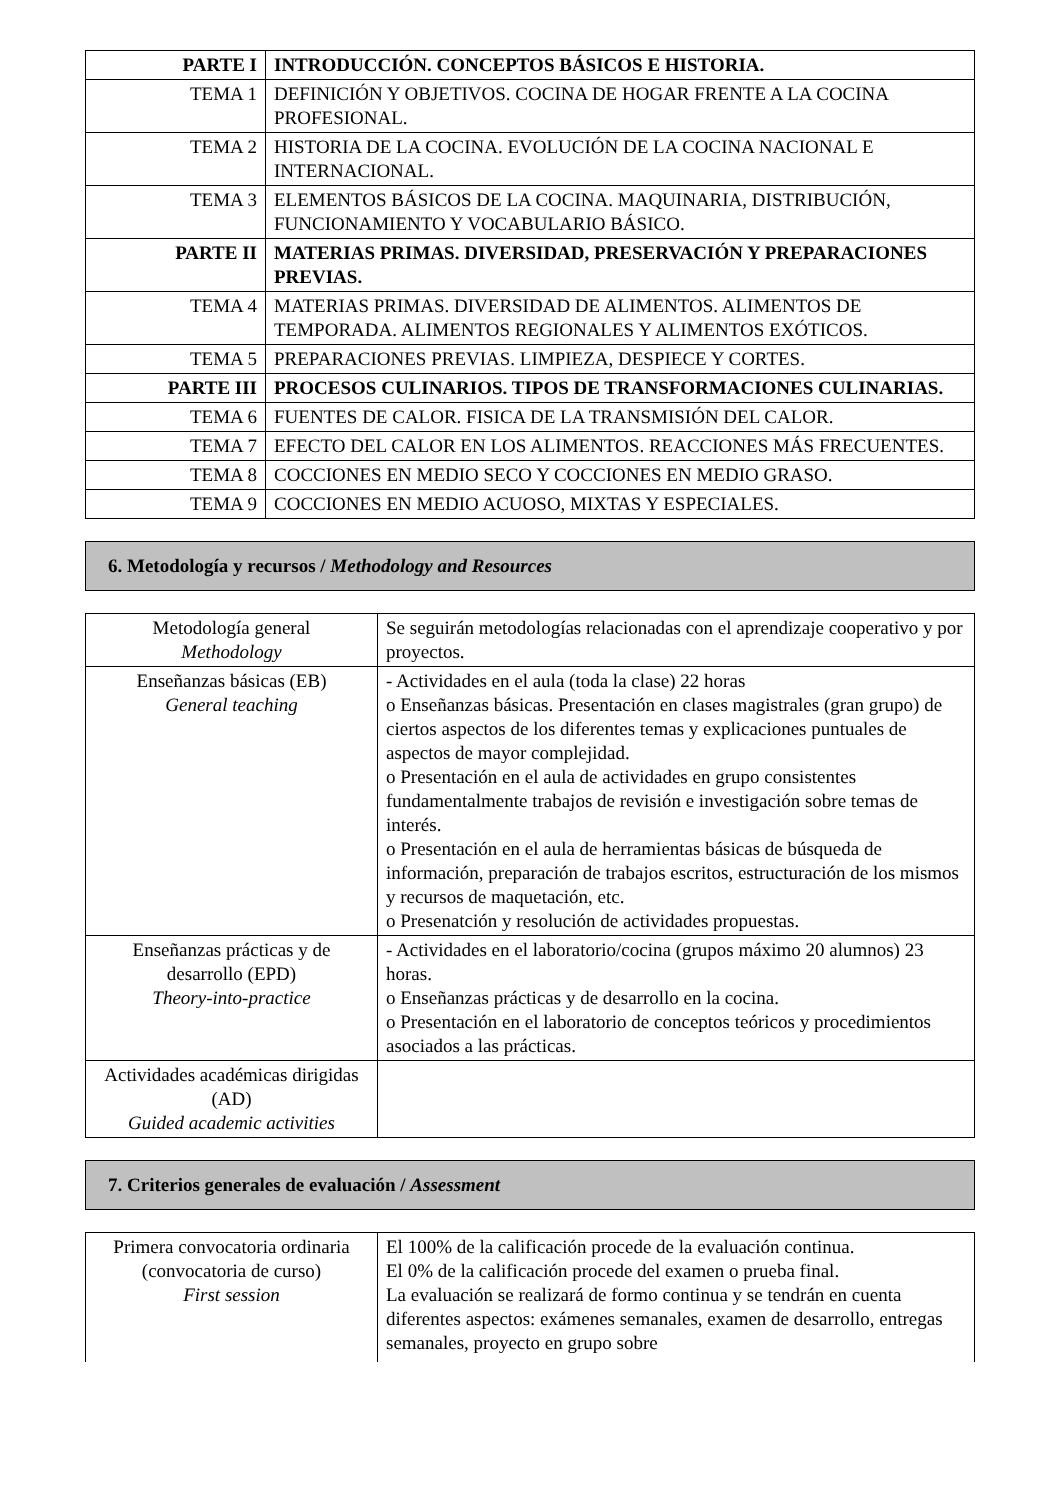| PARTE I | INTRODUCCIÓN. CONCEPTOS BÁSICOS E HISTORIA. |
| TEMA 1 | DEFINICIÓN Y OBJETIVOS. COCINA DE HOGAR FRENTE A LA COCINA PROFESIONAL. |
| TEMA 2 | HISTORIA DE LA COCINA. EVOLUCIÓN DE LA COCINA NACIONAL E INTERNACIONAL. |
| TEMA 3 | ELEMENTOS BÁSICOS DE LA COCINA. MAQUINARIA, DISTRIBUCIÓN, FUNCIONAMIENTO Y VOCABULARIO BÁSICO. |
| PARTE II | MATERIAS PRIMAS. DIVERSIDAD, PRESERVACIÓN Y PREPARACIONES PREVIAS. |
| TEMA 4 | MATERIAS PRIMAS. DIVERSIDAD DE ALIMENTOS. ALIMENTOS DE TEMPORADA. ALIMENTOS REGIONALES Y ALIMENTOS EXÓTICOS. |
| TEMA 5 | PREPARACIONES PREVIAS. LIMPIEZA, DESPIECE Y CORTES. |
| PARTE III | PROCESOS CULINARIOS. TIPOS DE TRANSFORMACIONES CULINARIAS. |
| TEMA 6 | FUENTES DE CALOR. FISICA DE LA TRANSMISIÓN DEL CALOR. |
| TEMA 7 | EFECTO DEL CALOR EN LOS ALIMENTOS. REACCIONES MÁS FRECUENTES. |
| TEMA 8 | COCCIONES EN MEDIO SECO Y COCCIONES EN MEDIO GRASO. |
| TEMA 9 | COCCIONES EN MEDIO ACUOSO, MIXTAS Y ESPECIALES. |
6. Metodología y recursos / Methodology and Resources
| Metodología general Methodology | Se seguirán metodologías relacionadas con el aprendizaje cooperativo y por proyectos. |
| Enseñanzas básicas (EB) General teaching | - Actividades en el aula (toda la clase) 22 horas o Enseñanzas básicas. Presentación en clases magistrales (gran grupo) de ciertos aspectos de los diferentes temas y explicaciones puntuales de aspectos de mayor complejidad. o Presentación en el aula de actividades en grupo consistentes fundamentalmente trabajos de revisión e investigación sobre temas de interés. o Presentación en el aula de herramientas básicas de búsqueda de información, preparación de trabajos escritos, estructuración de los mismos y recursos de maquetación, etc. o Presenatción y resolución de actividades propuestas. |
| Enseñanzas prácticas y de desarrollo (EPD) Theory-into-practice | - Actividades en el laboratorio/cocina (grupos máximo 20 alumnos) 23 horas. o Enseñanzas prácticas y de desarrollo en la cocina. o Presentación en el laboratorio de conceptos teóricos y procedimientos asociados a las prácticas. |
| Actividades académicas dirigidas (AD) Guided academic activities | |
7. Criterios generales de evaluación / Assessment
| Primera convocatoria ordinaria (convocatoria de curso) First session | El 100% de la calificación procede de la evaluación continua. El 0% de la calificación procede del examen o prueba final. La evaluación se realizará de formo continua y se tendrán en cuenta diferentes aspectos: exámenes semanales, examen de desarrollo, entregas semanales, proyecto en grupo sobre |